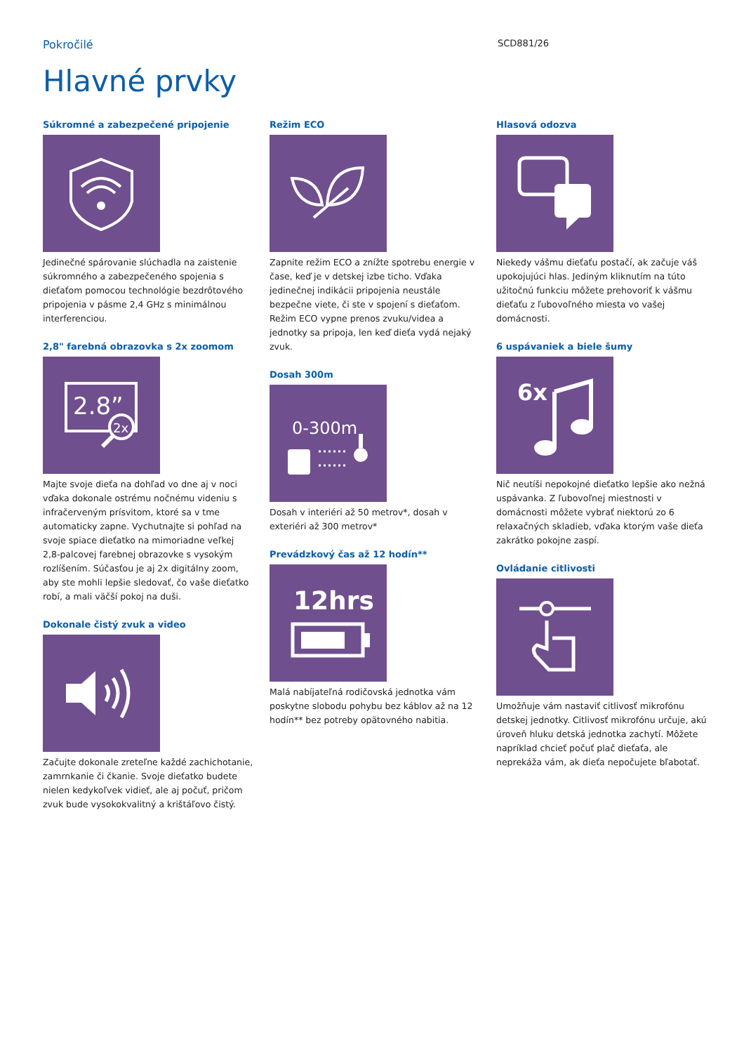Pokročilé
SCD881/26
Hlavné prvky
Súkromné a zabezpečené pripojenie
Jedinečné spárovanie slúchadla na zaistenie súkromného a zabezpečeného spojenia s dieťaťom pomocou technológie bezdrôtového pripojenia v pásme 2,4 GHz s minimálnou interferenciou.
2,8" farebná obrazovka s 2x zoomom
2.8”
2x
Majte svoje dieťa na dohľad vo dne aj v noci vďaka dokonale ostrému nočnému videniu s infračerveným prísvitom, ktoré sa v tme automaticky zapne. Vychutnajte si pohľad na svoje spiace dieťatko na mimoriadne veľkej 2,8-palcovej farebnej obrazovke s vysokým rozlíšením. Súčasťou je aj 2x digitálny zoom, aby ste mohli lepšie sledovať, čo vaše dieťatko robí, a mali väčší pokoj na duši.
Dokonale čistý zvuk a video
Začujte dokonale zreteľne každé zachichotanie, zamrnkanie či čkanie. Svoje dieťatko budete nielen kedykoľvek vidieť, ale aj počuť, pričom zvuk bude vysokokvalitný a krištáľovo čistý.
Režim ECO
Zapnite režim ECO a znížte spotrebu energie v čase, keď je v detskej izbe ticho. Vďaka jedinečnej indikácii pripojenia neustále bezpečne viete, či ste v spojení s dieťaťom. Režim ECO vypne prenos zvuku/videa a jednotky sa pripoja, len keď dieťa vydá nejaký zvuk.
Dosah 300m
0-300m
Dosah v interiéri až 50 metrov*, dosah v exteriéri až 300 metrov*
Prevádzkový čas až 12 hodín**
12hrs
Malá nabíjateľná rodičovská jednotka vám poskytne slobodu pohybu bez káblov až na 12 hodín** bez potreby opätovného nabitia.
Hlasová odozva
Niekedy vášmu dieťaťu postačí, ak začuje váš upokojujúci hlas. Jediným kliknutím na túto užitočnú funkciu môžete prehovoriť k vášmu dieťaťu z ľubovoľného miesta vo vašej domácnosti.
6 uspávaniek a biele šumy
6x
Nič neutíši nepokojné dieťatko lepšie ako nežná uspávanka. Z ľubovoľnej miestnosti v domácnosti môžete vybrať niektorú zo 6 relaxačných skladieb, vďaka ktorým vaše dieťa zakrátko pokojne zaspí.
Ovládanie citlivosti
Umožňuje vám nastaviť citlivosť mikrofónu detskej jednotky. Citlivosť mikrofónu určuje, akú úroveň hluku detská jednotka zachytí. Môžete napríklad chcieť počuť plač dieťaťa, ale neprekáža vám, ak dieťa nepočujete bľabotať.